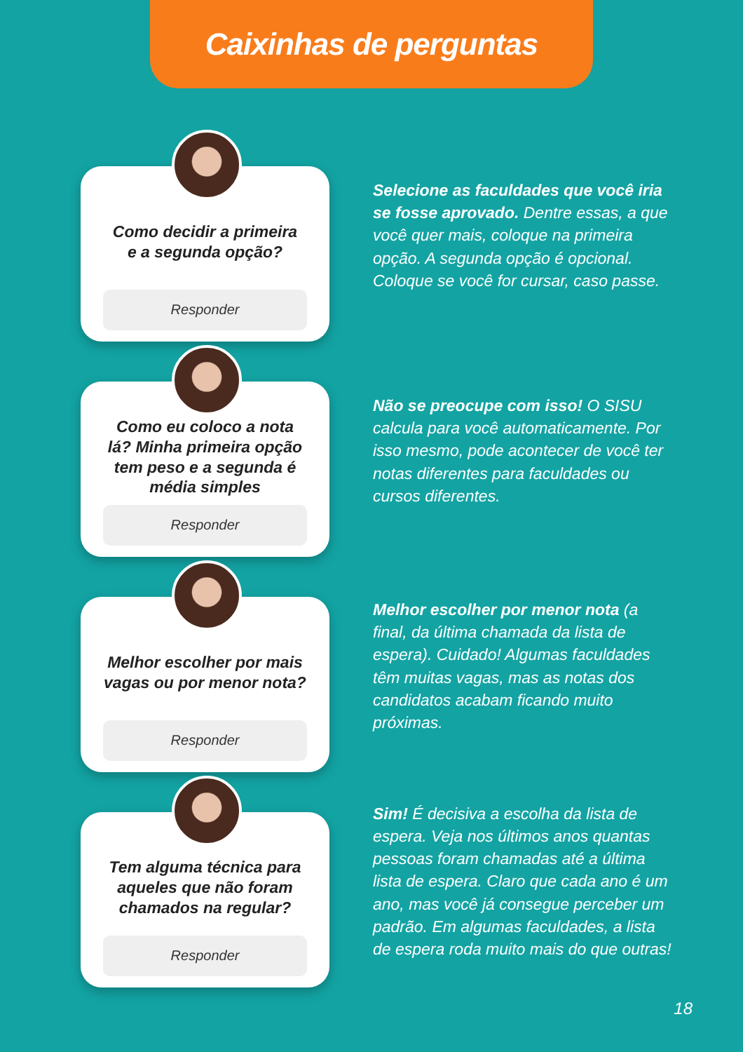Caixinhas de perguntas
Como decidir a primeira
e a segunda opção?
Responder
Selecione as faculdades que você iria se fosse aprovado. Dentre essas, a que você quer mais, coloque na primeira opção. A segunda opção é opcional. Coloque se você for cursar, caso passe.
Como eu coloco a nota lá? Minha primeira opção tem peso e a segunda é média simples
Responder
Não se preocupe com isso! O SISU calcula para você automaticamente. Por isso mesmo, pode acontecer de você ter notas diferentes para faculdades ou cursos diferentes.
Melhor escolher por mais
vagas ou por menor nota?
Responder
Melhor escolher por menor nota (a final, da última chamada da lista de espera). Cuidado! Algumas faculdades têm muitas vagas, mas as notas dos candidatos acabam ficando muito próximas.
Tem alguma técnica para aqueles que não foram chamados na regular?
Responder
Sim! É decisiva a escolha da lista de espera. Veja nos últimos anos quantas pessoas foram chamadas até a última lista de espera. Claro que cada ano é um ano, mas você já consegue perceber um padrão. Em algumas faculdades, a lista de espera roda muito mais do que outras!
18